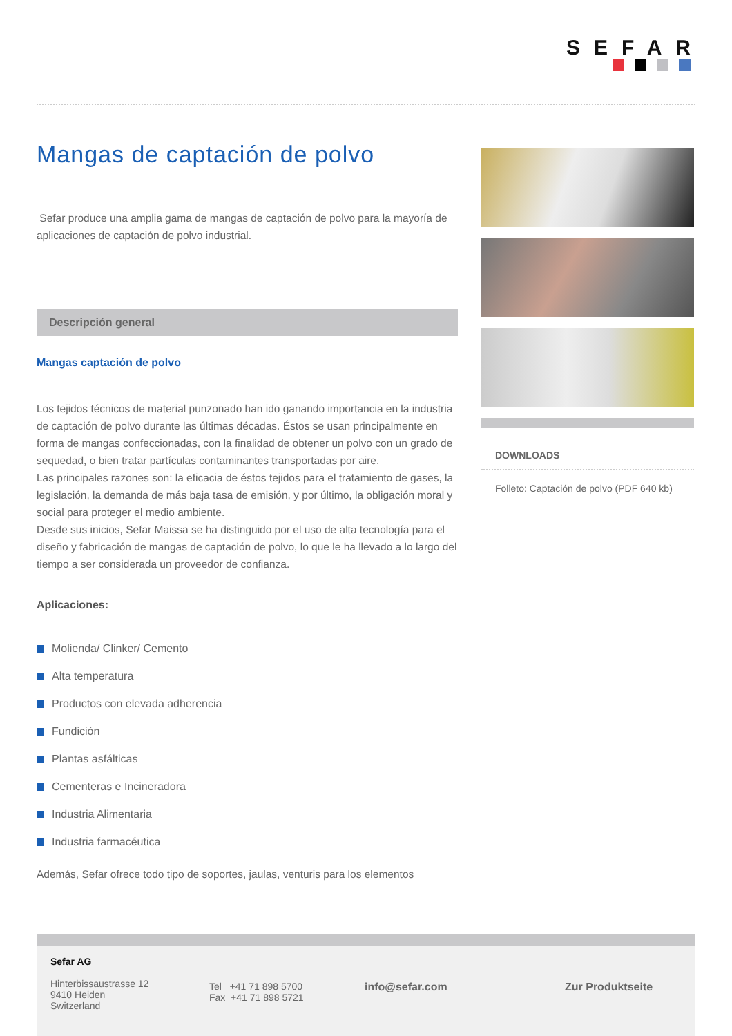SEFAR
Mangas de captación de polvo
Sefar produce una amplia gama de mangas de captación de polvo para la mayoría de aplicaciones de captación de polvo industrial.
Descripción general
Mangas captación de polvo
Los tejidos técnicos de material punzonado han ido ganando importancia en la industria de captación de polvo durante las últimas décadas. Éstos se usan principalmente en forma de mangas confeccionadas, con la finalidad de obtener un polvo con un grado de sequedad, o bien tratar partículas contaminantes transportadas por aire.
Las principales razones son: la eficacia de éstos tejidos para el tratamiento de gases, la legislación, la demanda de más baja tasa de emisión, y por último, la obligación moral y social para proteger el medio ambiente.
Desde sus inicios, Sefar Maissa se ha distinguido por el uso de alta tecnología para el diseño y fabricación de mangas de captación de polvo, lo que le ha llevado a lo largo del tiempo a ser considerada un proveedor de confianza.
Aplicaciones:
Molienda/ Clinker/ Cemento
Alta temperatura
Productos con elevada adherencia
Fundición
Plantas asfálticas
Cementeras e Incineradora
Industria Alimentaria
Industria farmacéutica
Además, Sefar ofrece todo tipo de soportes, jaulas, venturis para los elementos
DOWNLOADS
Folleto: Captación de polvo (PDF 640 kb)
Sefar AG
Hinterbissaustrasse 12
9410 Heiden
Switzerland
Tel +41 71 898 5700
Fax +41 71 898 5721
info@sefar.com Zur Produktseite